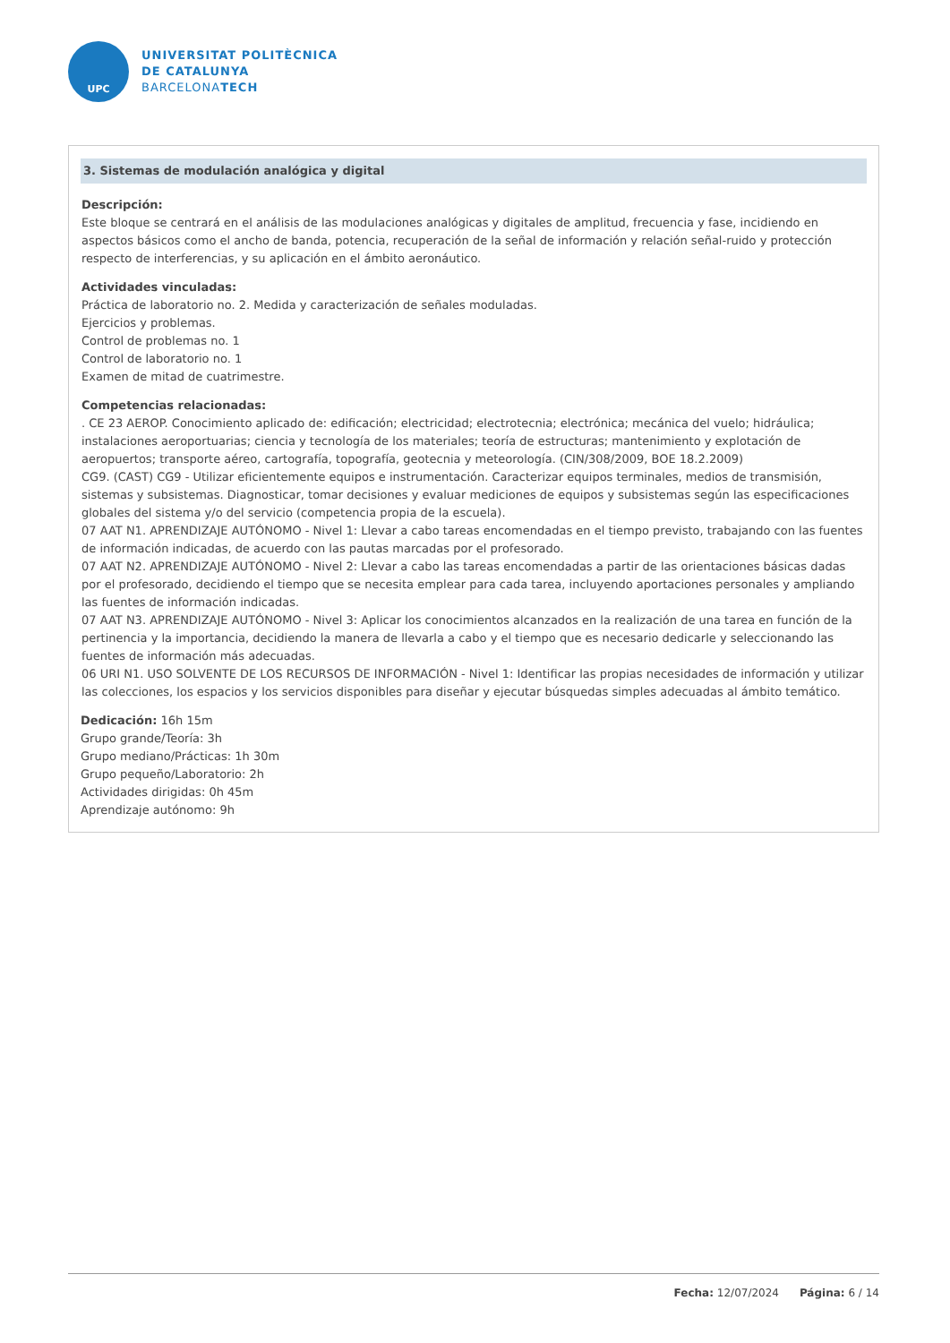UPC
UNIVERSITAT POLITÈCNICA
DE CATALUNYA
BARCELONATECH
3. Sistemas de modulación analógica y digital
Descripción:
Este bloque se centrará en el análisis de las modulaciones analógicas y digitales de amplitud, frecuencia y fase, incidiendo en aspectos básicos como el ancho de banda, potencia, recuperación de la señal de información y relación señal-ruido y protección respecto de interferencias, y su aplicación en el ámbito aeronáutico.
Actividades vinculadas:
Práctica de laboratorio no. 2. Medida y caracterización de señales moduladas.
Ejercicios y problemas.
Control de problemas no. 1
Control de laboratorio no. 1
Examen de mitad de cuatrimestre.
Competencias relacionadas:
. CE 23 AEROP. Conocimiento aplicado de: edificación; electricidad; electrotecnia; electrónica; mecánica del vuelo; hidráulica; instalaciones aeroportuarias; ciencia y tecnología de los materiales; teoría de estructuras; mantenimiento y explotación de aeropuertos; transporte aéreo, cartografía, topografía, geotecnia y meteorología. (CIN/308/2009, BOE 18.2.2009)
CG9. (CAST) CG9 - Utilizar eficientemente equipos e instrumentación. Caracterizar equipos terminales, medios de transmisión, sistemas y subsistemas. Diagnosticar, tomar decisiones y evaluar mediciones de equipos y subsistemas según las especificaciones globales del sistema y/o del servicio (competencia propia de la escuela).
07 AAT N1. APRENDIZAJE AUTÓNOMO - Nivel 1: Llevar a cabo tareas encomendadas en el tiempo previsto, trabajando con las fuentes de información indicadas, de acuerdo con las pautas marcadas por el profesorado.
07 AAT N2. APRENDIZAJE AUTÓNOMO - Nivel 2: Llevar a cabo las tareas encomendadas a partir de las orientaciones básicas dadas por el profesorado, decidiendo el tiempo que se necesita emplear para cada tarea, incluyendo aportaciones personales y ampliando las fuentes de información indicadas.
07 AAT N3. APRENDIZAJE AUTÓNOMO - Nivel 3: Aplicar los conocimientos alcanzados en la realización de una tarea en función de la pertinencia y la importancia, decidiendo la manera de llevarla a cabo y el tiempo que es necesario dedicarle y seleccionando las fuentes de información más adecuadas.
06 URI N1. USO SOLVENTE DE LOS RECURSOS DE INFORMACIÓN - Nivel 1: Identificar las propias necesidades de información y utilizar las colecciones, los espacios y los servicios disponibles para diseñar y ejecutar búsquedas simples adecuadas al ámbito temático.
Dedicación: 16h 15m
Grupo grande/Teoría: 3h
Grupo mediano/Prácticas: 1h 30m
Grupo pequeño/Laboratorio: 2h
Actividades dirigidas: 0h 45m
Aprendizaje autónomo: 9h
Fecha: 12/07/2024 Página: 6 / 14